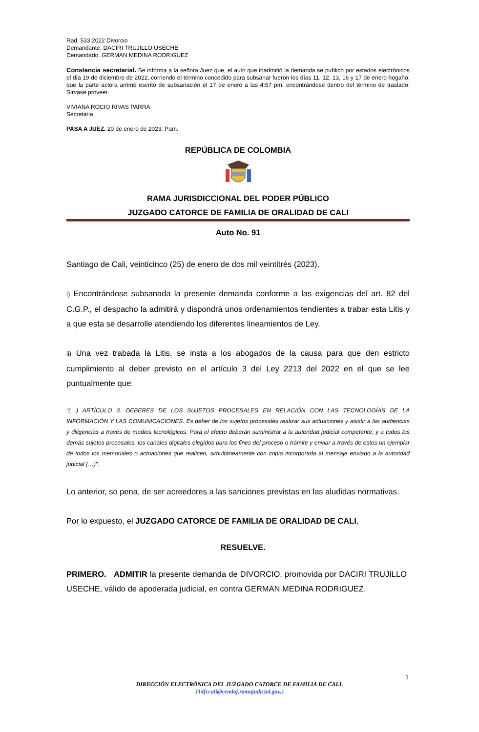Rad. 533.2022 Divorcio
Demandante. DACIRI TRUJILLO USECHE
Demandado. GERMAN MEDINA RODRIGUEZ
Constancia secretarial. Se informa a la señora Juez que, el auto que inadmitió la demanda se publicó por estados electrónicos el día 19 de diciembre de 2022, corriendo el término concedido para subsanar fueron los días 11, 12, 13, 16 y 17 de enero hogaño; que la parte actora arrimó escrito de subsanación el 17 de enero a las 4:57 pm, encontrándose dentro del término de traslado. Sírvase proveer.
VIVIANA ROCIO RIVAS PARRA
Secretaria
PASA A JUEZ. 20 de enero de 2023. Pam.
REPÚBLICA DE COLOMBIA
RAMA JURISDICCIONAL DEL PODER PÚBLICO
JUZGADO CATORCE DE FAMILIA DE ORALIDAD DE CALI
Auto No. 91
Santiago de Cali, veinticinco (25) de enero de dos mil veintitrés (2023).
i) Encontrándose subsanada la presente demanda conforme a las exigencias del art. 82 del C.G.P., el despacho la admitirá y dispondrá unos ordenamientos tendientes a trabar esta Litis y a que esta se desarrolle atendiendo los diferentes lineamientos de Ley.
ii) Una vez trabada la Litis, se insta a los abogados de la causa para que den estricto cumplimiento al deber previsto en el artículo 3 del Ley 2213 del 2022 en el que se lee puntualmente que:
“(…) ARTÍCULO 3. DEBERES DE LOS SUJETOS PROCESALES EN RELACIÓN CON LAS TECNOLOGÍAS DE LA INFORMACIÓN Y LAS COMUNICACIONES. Es deber de los sujetos procesales realizar sus actuaciones y asistir a las audiencias y diligencias a través de medios tecnológicos. Para el efecto deberán suministrar a la autoridad judicial competente, y a todos los demás sujetos procesales, los canales digitales elegidos para los fines del proceso o trámite y enviar a través de estos un ejemplar de todos los memoriales o actuaciones que realicen, simultáneamente con copia incorporada al mensaje enviado a la autoridad judicial (…)”.
Lo anterior, so pena, de ser acreedores a las sanciones previstas en las aludidas normativas.
Por lo expuesto, el JUZGADO CATORCE DE FAMILIA DE ORALIDAD DE CALI,
RESUELVE.
PRIMERO. ADMITIR la presente demanda de DIVORCIO, promovida por DACIRI TRUJILLO USECHE, válido de apoderada judicial, en contra GERMAN MEDINA RODRIGUEZ.
1
DIRECCIÓN ELECTRÓNICA DEL JUZGADO CATORCE DE FAMILIA DE CALI.
J14fccali@cendoj.ramajudicial.gov.c